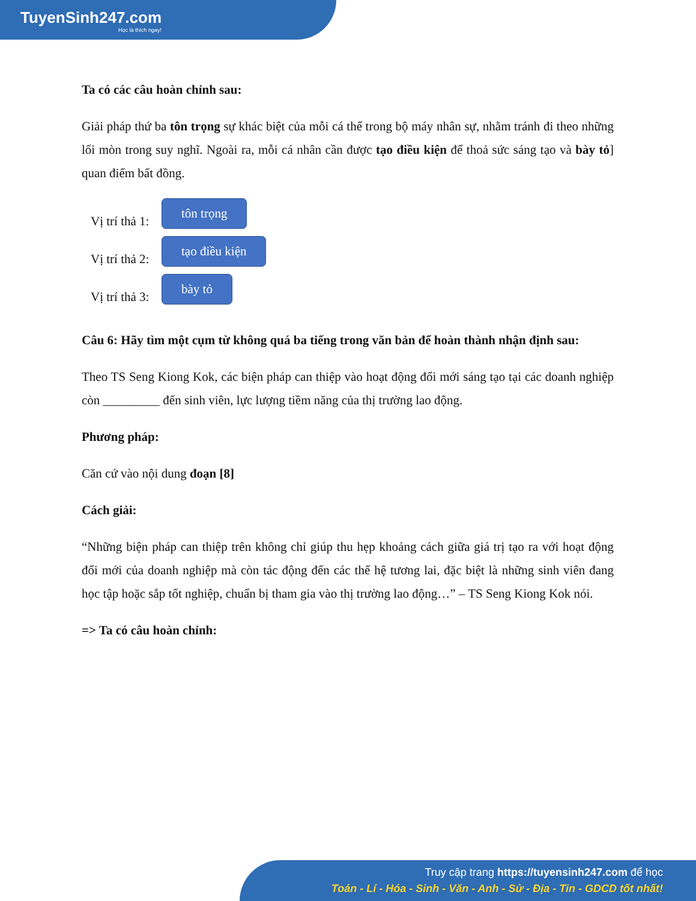TuyenSinh247.com
Học là thích ngay!
Ta có các câu hoàn chỉnh sau:
Giải pháp thứ ba tôn trọng sự khác biệt của mỗi cá thể trong bộ máy nhân sự, nhằm tránh đi theo những lối mòn trong suy nghĩ. Ngoài ra, mỗi cá nhân cần được tạo điều kiện để thoả sức sáng tạo và bày tỏ] quan điểm bất đồng.
Vị trí thả 1:
tôn trọng
Vị trí thả 2:
tạo điều kiện
Vị trí thả 3:
bày tỏ
Câu 6: Hãy tìm một cụm từ không quá ba tiếng trong văn bản để hoàn thành nhận định sau:
Theo TS Seng Kiong Kok, các biện pháp can thiệp vào hoạt động đổi mới sáng tạo tại các doanh nghiệp còn _________ đến sinh viên, lực lượng tiềm năng của thị trường lao động.
Phương pháp:
Căn cứ vào nội dung đoạn [8]
Cách giải:
“Những biện pháp can thiệp trên không chỉ giúp thu hẹp khoảng cách giữa giá trị tạo ra với hoạt động đổi mới của doanh nghiệp mà còn tác động đến các thế hệ tương lai, đặc biệt là những sinh viên đang học tập hoặc sắp tốt nghiệp, chuẩn bị tham gia vào thị trường lao động…” – TS Seng Kiong Kok nói.
=> Ta có câu hoàn chỉnh:
Truy cập trang https://tuyensinh247.com để học
Toán - Lí - Hóa - Sinh - Văn - Anh - Sử - Địa - Tin - GDCD tốt nhất!